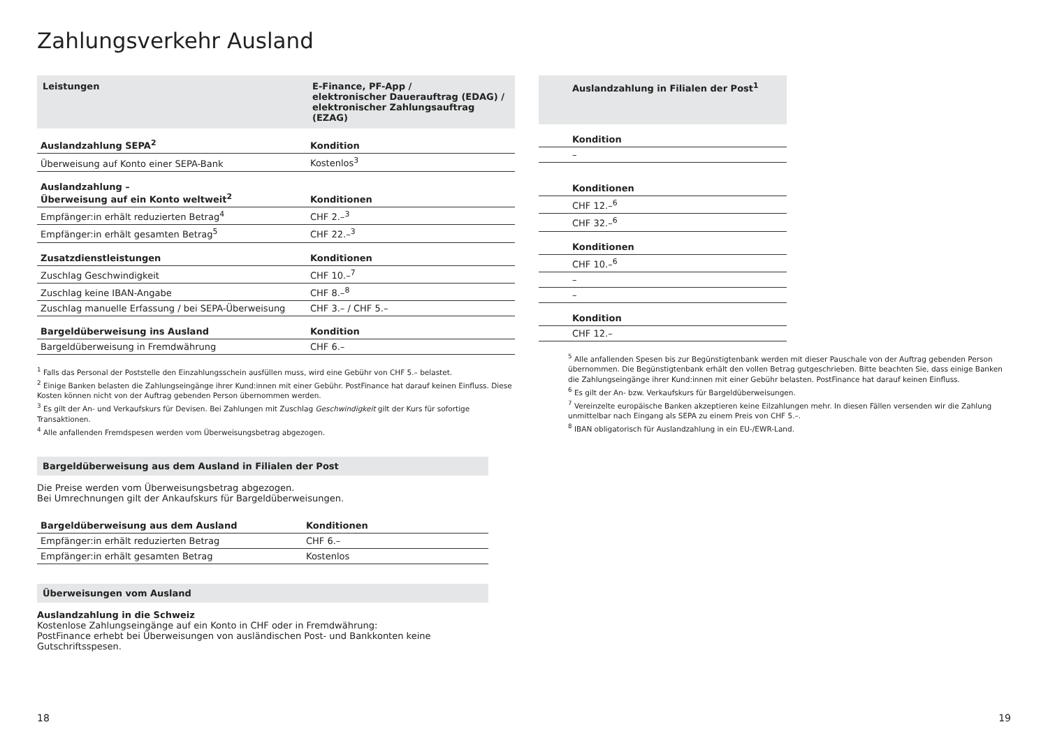Zahlungsverkehr Ausland
| Leistungen | E-Finance, PF-App / elektronischer Dauerauftrag (EDAG) / elektronischer Zahlungsauftrag (EZAG) |
| --- | --- |
| Auslandzahlung SEPA<sup>2</sup> | Kondition |
| Überweisung auf Konto einer SEPA-Bank | Kostenlos<sup>3</sup> |
| Auslandzahlung – Überweisung auf ein Konto weltweit<sup>2</sup> | Konditionen |
| Empfänger:in erhält reduzierten Betrag<sup>4</sup> | CHF 2.–<sup>3</sup> |
| Empfänger:in erhält gesamten Betrag<sup>5</sup> | CHF 22.–<sup>3</sup> |
| Zusatzdienstleistungen | Konditionen |
| Zuschlag Geschwindigkeit | CHF 10.–<sup>7</sup> |
| Zuschlag keine IBAN-Angabe | CHF 8.–<sup>8</sup> |
| Zuschlag manuelle Erfassung / bei SEPA-Überweisung | CHF 3.– / CHF 5.– |
| Bargeldüberweisung ins Ausland | Kondition |
| Bargeldüberweisung in Fremdwährung | CHF 6.– |
<sup>1</sup> Falls das Personal der Poststelle den Einzahlungsschein ausfüllen muss, wird eine Gebühr von CHF 5.– belastet.
<sup>2</sup> Einige Banken belasten die Zahlungseingänge ihrer Kund:innen mit einer Gebühr. PostFinance hat darauf keinen Einfluss. Diese Kosten können nicht von der Auftrag gebenden Person übernommen werden.
<sup>3</sup> Es gilt der An- und Verkaufskurs für Devisen. Bei Zahlungen mit Zuschlag Geschwindigkeit gilt der Kurs für sofortige Transaktionen.
<sup>4</sup> Alle anfallenden Fremdspesen werden vom Überweisungsbetrag abgezogen.
Bargeldüberweisung aus dem Ausland in Filialen der Post
Die Preise werden vom Überweisungsbetrag abgezogen.
Bei Umrechnungen gilt der Ankaufskurs für Bargeldüberweisungen.
| Bargeldüberweisung aus dem Ausland | Konditionen |
| --- | --- |
| Empfänger:in erhält reduzierten Betrag | CHF 6.– |
| Empfänger:in erhält gesamten Betrag | Kostenlos |
Überweisungen vom Ausland
Auslandzahlung in die Schweiz
Kostenlose Zahlungseingänge auf ein Konto in CHF oder in Fremdwährung:
PostFinance erhebt bei Überweisungen von ausländischen Post- und Bankkonten keine Gutschriftsspesen.
| Auslandzahlung in Filialen der Post<sup>1</sup> |
| --- |
| Kondition |
| – |
| Konditionen |
| CHF 12.–<sup>6</sup> |
| CHF 32.–<sup>6</sup> |
| Konditionen |
| CHF 10.–<sup>6</sup> |
| – |
| – |
| Kondition |
| CHF 12.– |
<sup>5</sup> Alle anfallenden Spesen bis zur Begünstigtenbank werden mit dieser Pauschale von der Auftrag gebenden Person übernommen. Die Begünstigtenbank erhält den vollen Betrag gutgeschrieben. Bitte beachten Sie, dass einige Banken die Zahlungseingänge ihrer Kund:innen mit einer Gebühr belasten. PostFinance hat darauf keinen Einfluss.
<sup>6</sup> Es gilt der An- bzw. Verkaufskurs für Bargeldüberweisungen.
<sup>7</sup> Vereinzelte europäische Banken akzeptieren keine Eilzahlungen mehr. In diesen Fällen versenden wir die Zahlung unmittelbar nach Eingang als SEPA zu einem Preis von CHF 5.–.
<sup>8</sup> IBAN obligatorisch für Auslandzahlung in ein EU-/EWR-Land.
18 19